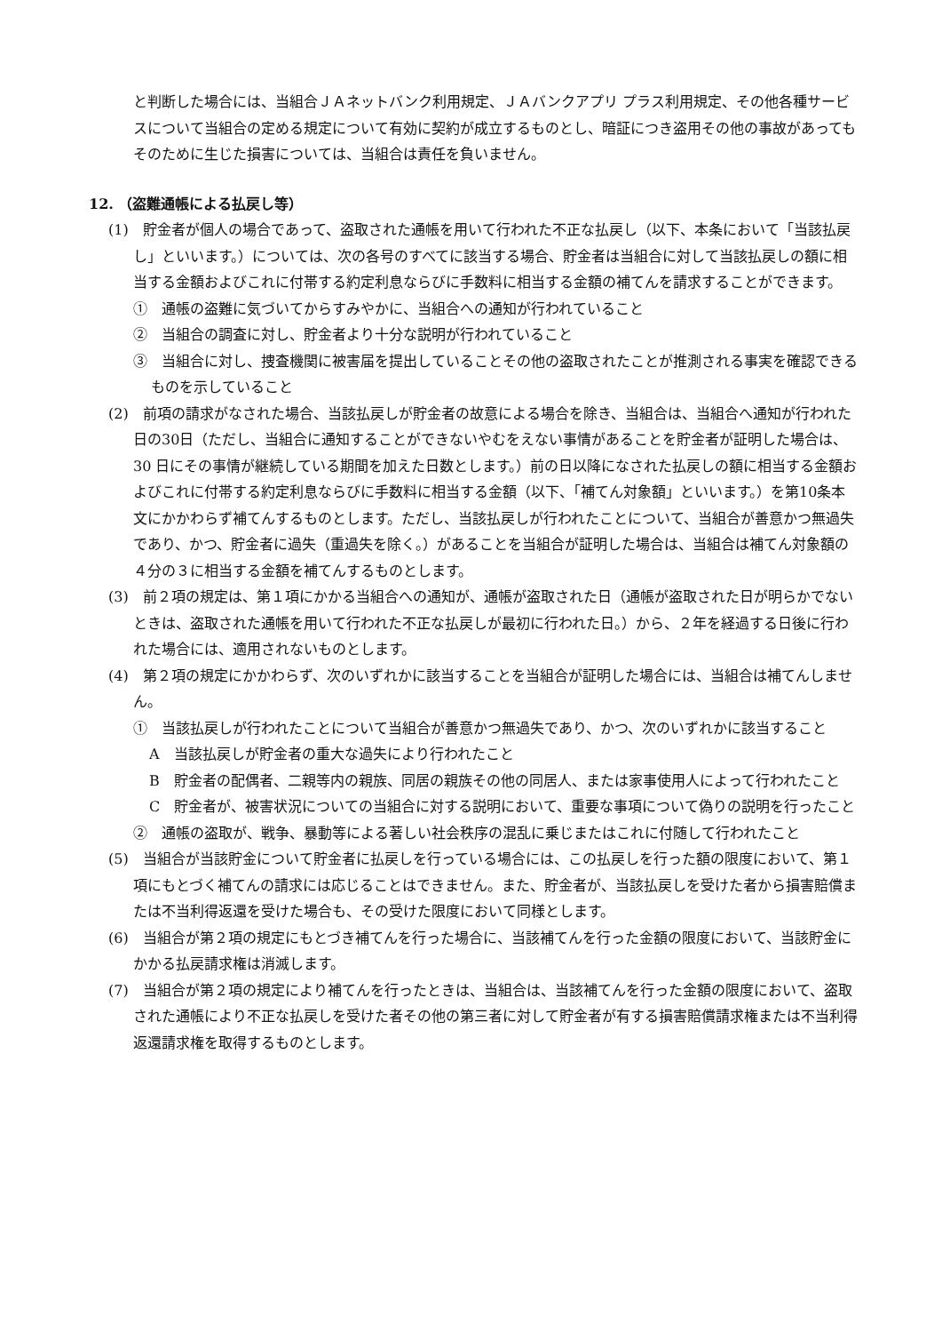と判断した場合には、当組合ＪＡネットバンク利用規定、ＪＡバンクアプリ プラス利用規定、その他各種サービスについて当組合の定める規定について有効に契約が成立するものとし、暗証につき盗用その他の事故があってもそのために生じた損害については、当組合は責任を負いません。
12. （盗難通帳による払戻し等）
(1)　貯金者が個人の場合であって、盗取された通帳を用いて行われた不正な払戻し（以下、本条において「当該払戻し」といいます。）については、次の各号のすべてに該当する場合、貯金者は当組合に対して当該払戻しの額に相当する金額およびこれに付帯する約定利息ならびに手数料に相当する金額の補てんを請求することができます。
①　通帳の盗難に気づいてからすみやかに、当組合への通知が行われていること
②　当組合の調査に対し、貯金者より十分な説明が行われていること
③　当組合に対し、捜査機関に被害届を提出していることその他の盗取されたことが推測される事実を確認できるものを示していること
(2)　前項の請求がなされた場合、当該払戻しが貯金者の故意による場合を除き、当組合は、当組合へ通知が行われた日の30日（ただし、当組合に通知することができないやむをえない事情があることを貯金者が証明した場合は、30 日にその事情が継続している期間を加えた日数とします。）前の日以降になされた払戻しの額に相当する金額およびこれに付帯する約定利息ならびに手数料に相当する金額（以下、「補てん対象額」といいます。）を第10条本文にかかわらず補てんするものとします。ただし、当該払戻しが行われたことについて、当組合が善意かつ無過失であり、かつ、貯金者に過失（重過失を除く。）があることを当組合が証明した場合は、当組合は補てん対象額の４分の３に相当する金額を補てんするものとします。
(3)　前２項の規定は、第１項にかかる当組合への通知が、通帳が盗取された日（通帳が盗取された日が明らかでないときは、盗取された通帳を用いて行われた不正な払戻しが最初に行われた日。）から、２年を経過する日後に行われた場合には、適用されないものとします。
(4)　第２項の規定にかかわらず、次のいずれかに該当することを当組合が証明した場合には、当組合は補てんしません。
①　当該払戻しが行われたことについて当組合が善意かつ無過失であり、かつ、次のいずれかに該当すること
A　当該払戻しが貯金者の重大な過失により行われたこと
B　貯金者の配偶者、二親等内の親族、同居の親族その他の同居人、または家事使用人によって行われたこと
C　貯金者が、被害状況についての当組合に対する説明において、重要な事項について偽りの説明を行ったこと
②　通帳の盗取が、戦争、暴動等による著しい社会秩序の混乱に乗じまたはこれに付随して行われたこと
(5)　当組合が当該貯金について貯金者に払戻しを行っている場合には、この払戻しを行った額の限度において、第１項にもとづく補てんの請求には応じることはできません。また、貯金者が、当該払戻しを受けた者から損害賠償または不当利得返還を受けた場合も、その受けた限度において同様とします。
(6)　当組合が第２項の規定にもとづき補てんを行った場合に、当該補てんを行った金額の限度において、当該貯金にかかる払戻請求権は消滅します。
(7)　当組合が第２項の規定により補てんを行ったときは、当組合は、当該補てんを行った金額の限度において、盗取された通帳により不正な払戻しを受けた者その他の第三者に対して貯金者が有する損害賠償請求権または不当利得返還請求権を取得するものとします。